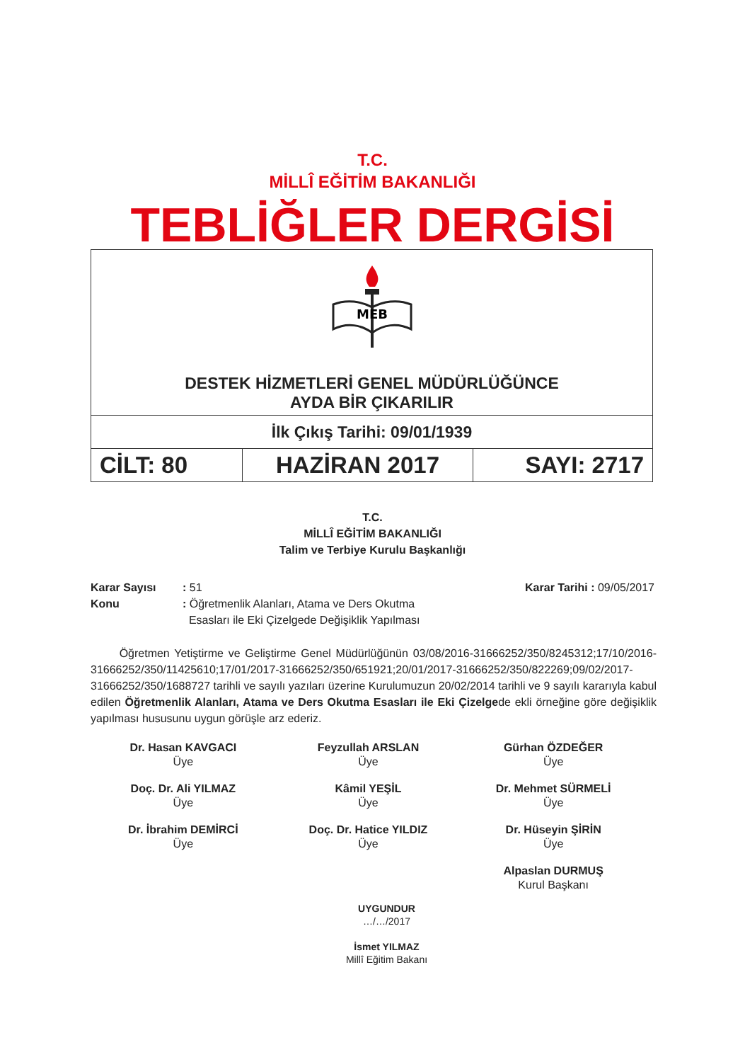T.C.
MİLLÎ EĞİTİM BAKANLIĞI
TEBLİĞLER DERGİSİ
| MEB DESTEK HİZMETLERİ GENEL MÜDÜRLÜĞÜNCE AYDA BİR ÇIKARILIR | | |
| İlk Çıkış Tarihi: 09/01/1939 | | |
| CİLT: 80 | HAZİRAN 2017 | SAYI: 2717 |
T.C.
MİLLÎ EĞİTİM BAKANLIĞI
Talim ve Terbiye Kurulu Başkanlığı
Karar Sayısı
Konu
: 51
: Öğretmenlik Alanları, Atama ve Ders Okutma
Esasları ile Eki Çizelgede Değişiklik Yapılması
Karar Tarihi : 09/05/2017
Öğretmen Yetiştirme ve Geliştirme Genel Müdürlüğünün 03/08/2016-31666252/350/8245312;17/10/2016-31666252/350/11425610;17/01/2017-31666252/350/651921;20/01/2017-31666252/350/822269;09/02/2017-31666252/350/1688727 tarihli ve sayılı yazıları üzerine Kurulumuzun 20/02/2014 tarihli ve 9 sayılı kararıyla kabul edilen Öğretmenlik Alanları, Atama ve Ders Okutma Esasları ile Eki Çizelgede ekli örneğine göre değişiklik yapılması hususunu uygun görüşle arz ederiz.
Dr. Hasan KAVGACI
Üye
Feyzullah ARSLAN
Üye
Gürhan ÖZDEĞER
Üye
Doç. Dr. Ali YILMAZ
Üye
Kâmil YEŞİL
Üye
Dr. Mehmet SÜRMELİ
Üye
Dr. İbrahim DEMİRCİ
Üye
Doç. Dr. Hatice YILDIZ
Üye
Dr. Hüseyin ŞİRİN
Üye
Alpaslan DURMUŞ
Kurul Başkanı
UYGUNDUR
…/…/2017
İsmet YILMAZ
Millî Eğitim Bakanı